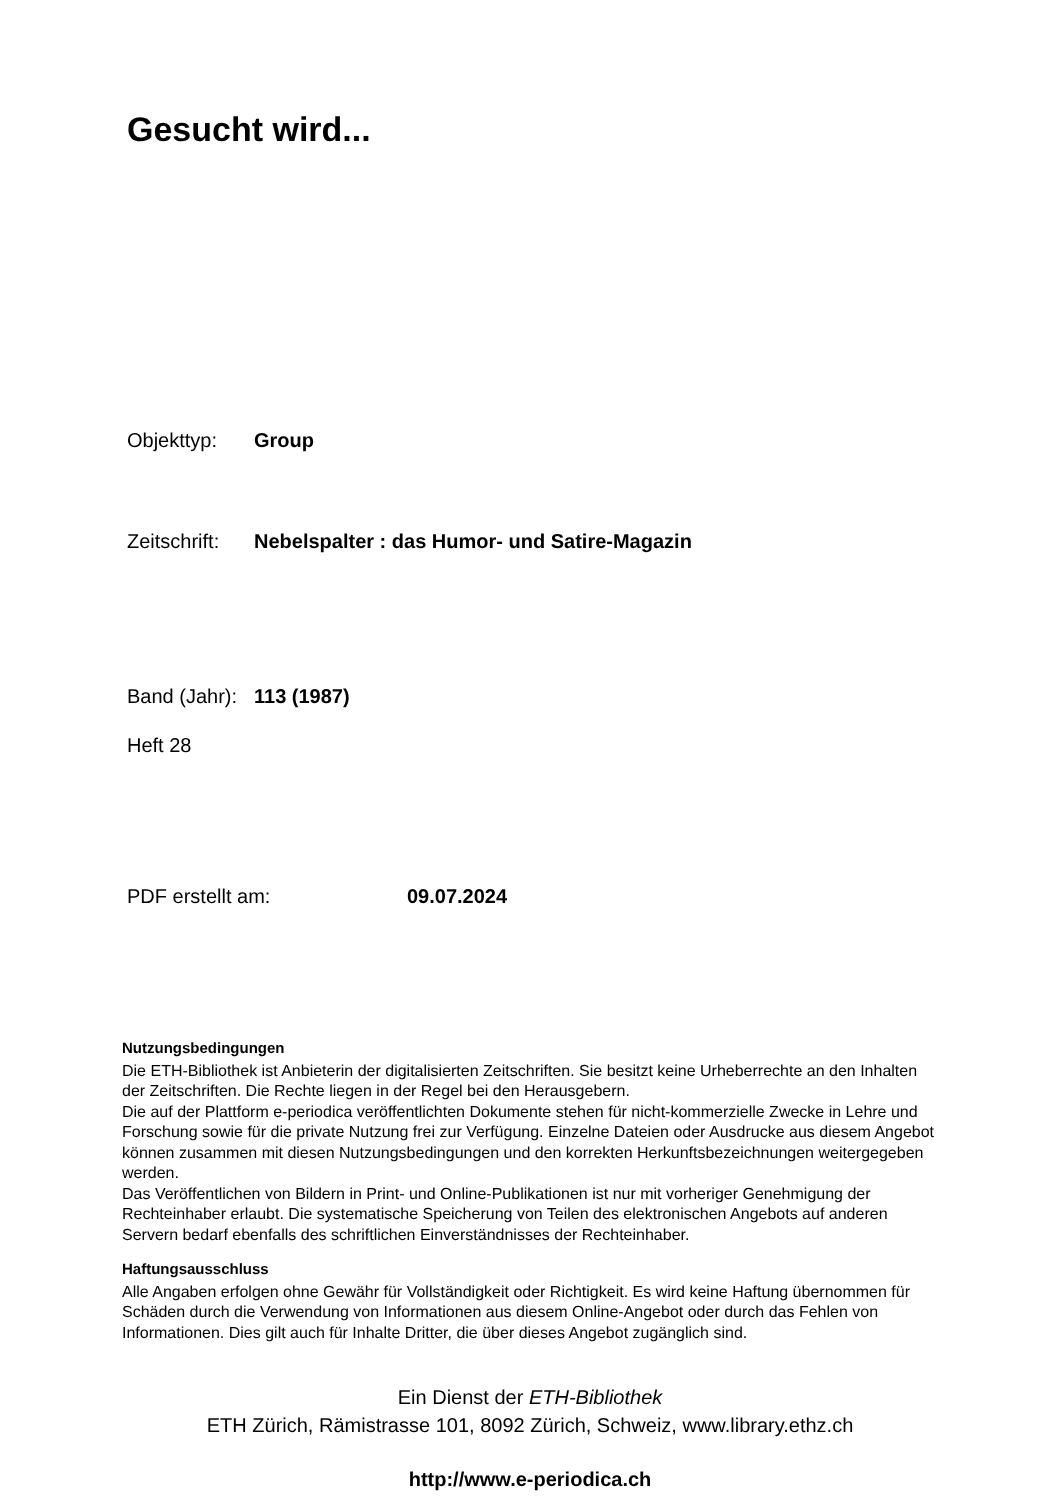Gesucht wird...
Objekttyp: Group
Zeitschrift: Nebelspalter : das Humor- und Satire-Magazin
Band (Jahr): 113 (1987)
Heft 28
PDF erstellt am: 09.07.2024
Nutzungsbedingungen
Die ETH-Bibliothek ist Anbieterin der digitalisierten Zeitschriften. Sie besitzt keine Urheberrechte an den Inhalten der Zeitschriften. Die Rechte liegen in der Regel bei den Herausgebern.
Die auf der Plattform e-periodica veröffentlichten Dokumente stehen für nicht-kommerzielle Zwecke in Lehre und Forschung sowie für die private Nutzung frei zur Verfügung. Einzelne Dateien oder Ausdrucke aus diesem Angebot können zusammen mit diesen Nutzungsbedingungen und den korrekten Herkunftsbezeichnungen weitergegeben werden.
Das Veröffentlichen von Bildern in Print- und Online-Publikationen ist nur mit vorheriger Genehmigung der Rechteinhaber erlaubt. Die systematische Speicherung von Teilen des elektronischen Angebots auf anderen Servern bedarf ebenfalls des schriftlichen Einverständnisses der Rechteinhaber.
Haftungsausschluss
Alle Angaben erfolgen ohne Gewähr für Vollständigkeit oder Richtigkeit. Es wird keine Haftung übernommen für Schäden durch die Verwendung von Informationen aus diesem Online-Angebot oder durch das Fehlen von Informationen. Dies gilt auch für Inhalte Dritter, die über dieses Angebot zugänglich sind.
Ein Dienst der ETH-Bibliothek
ETH Zürich, Rämistrasse 101, 8092 Zürich, Schweiz, www.library.ethz.ch
http://www.e-periodica.ch